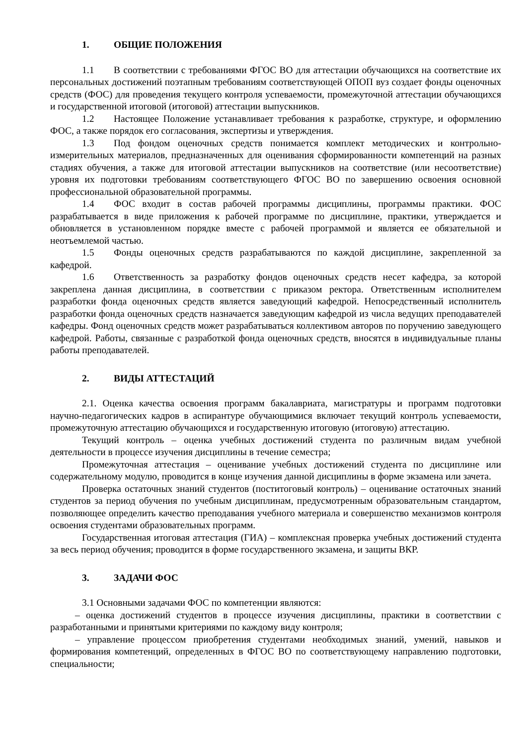1. ОБЩИЕ ПОЛОЖЕНИЯ
1.1 В соответствии с требованиями ФГОС ВО для аттестации обучающихся на соответствие их персональных достижений поэтапным требованиям соответствующей ОПОП вуз создает фонды оценочных средств (ФОС) для проведения текущего контроля успеваемости, промежуточной аттестации обучающихся и государственной итоговой (итоговой) аттестации выпускников.
1.2 Настоящее Положение устанавливает требования к разработке, структуре, и оформлению ФОС, а также порядок его согласования, экспертизы и утверждения.
1.3 Под фондом оценочных средств понимается комплект методических и контрольно-измерительных материалов, предназначенных для оценивания сформированности компетенций на разных стадиях обучения, а также для итоговой аттестации выпускников на соответствие (или несоответствие) уровня их подготовки требованиям соответствующего ФГОС ВО по завершению освоения основной профессиональной образовательной программы.
1.4 ФОС входит в состав рабочей программы дисциплины, программы практики. ФОС разрабатывается в виде приложения к рабочей программе по дисциплине, практики, утверждается и обновляется в установленном порядке вместе с рабочей программой и является ее обязательной и неотъемлемой частью.
1.5 Фонды оценочных средств разрабатываются по каждой дисциплине, закрепленной за кафедрой.
1.6 Ответственность за разработку фондов оценочных средств несет кафедра, за которой закреплена данная дисциплина, в соответствии с приказом ректора. Ответственным исполнителем разработки фонда оценочных средств является заведующий кафедрой. Непосредственный исполнитель разработки фонда оценочных средств назначается заведующим кафедрой из числа ведущих преподавателей кафедры. Фонд оценочных средств может разрабатываться коллективом авторов по поручению заведующего кафедрой. Работы, связанные с разработкой фонда оценочных средств, вносятся в индивидуальные планы работы преподавателей.
2. ВИДЫ АТТЕСТАЦИЙ
2.1. Оценка качества освоения программ бакалавриата, магистратуры и программ подготовки научно-педагогических кадров в аспирантуре обучающимися включает текущий контроль успеваемости, промежуточную аттестацию обучающихся и государственную итоговую (итоговую) аттестацию.
Текущий контроль – оценка учебных достижений студента по различным видам учебной деятельности в процессе изучения дисциплины в течение семестра;
Промежуточная аттестация – оценивание учебных достижений студента по дисциплине или содержательному модулю, проводится в конце изучения данной дисциплины в форме экзамена или зачета.
Проверка остаточных знаний студентов (поститоговый контроль) – оценивание остаточных знаний студентов за период обучения по учебным дисциплинам, предусмотренным образовательным стандартом, позволяющее определить качество преподавания учебного материала и совершенство механизмов контроля освоения студентами образовательных программ.
Государственная итоговая аттестация (ГИА) – комплексная проверка учебных достижений студента за весь период обучения; проводится в форме государственного экзамена, и защиты ВКР.
3. ЗАДАЧИ ФОС
3.1 Основными задачами ФОС по компетенции являются:
– оценка достижений студентов в процессе изучения дисциплины, практики в соответствии с разработанными и принятыми критериями по каждому виду контроля;
– управление процессом приобретения студентами необходимых знаний, умений, навыков и формирования компетенций, определенных в ФГОС ВО по соответствующему направлению подготовки, специальности;